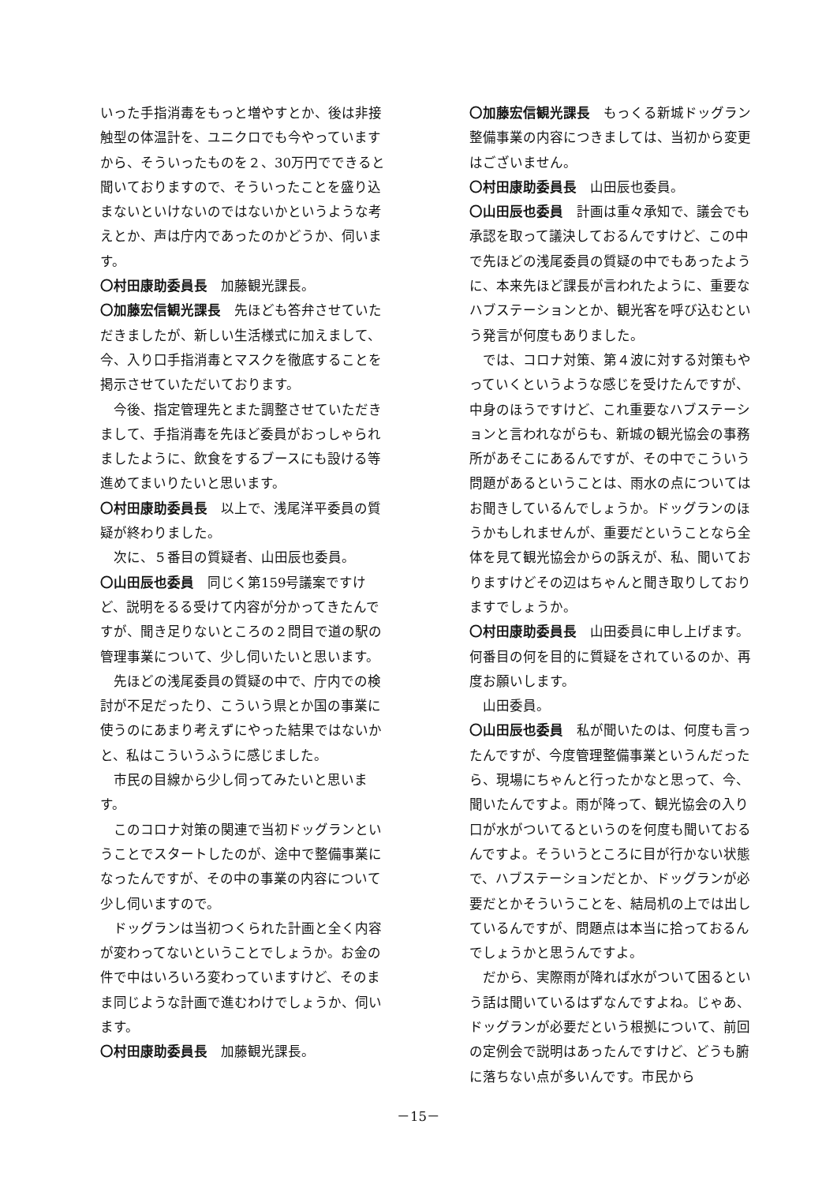いった手指消毒をもっと増やすとか、後は非接触型の体温計を、ユニクロでも今やっていますから、そういったものを２、30万円でできると聞いておりますので、そういったことを盛り込まないといけないのではないかというような考えとか、声は庁内であったのかどうか、伺います。
〇村田康助委員長　加藤観光課長。
〇加藤宏信観光課長　先ほども答弁させていただきましたが、新しい生活様式に加えまして、今、入り口手指消毒とマスクを徹底することを掲示させていただいております。
今後、指定管理先とまた調整させていただきまして、手指消毒を先ほど委員がおっしゃられましたように、飲食をするブースにも設ける等進めてまいりたいと思います。
〇村田康助委員長　以上で、浅尾洋平委員の質疑が終わりました。
次に、５番目の質疑者、山田辰也委員。
〇山田辰也委員　同じく第159号議案ですけど、説明をるる受けて内容が分かってきたんですが、聞き足りないところの２問目で道の駅の管理事業について、少し伺いたいと思います。
先ほどの浅尾委員の質疑の中で、庁内での検討が不足だったり、こういう県とか国の事業に使うのにあまり考えずにやった結果ではないかと、私はこういうふうに感じました。
市民の目線から少し伺ってみたいと思います。
このコロナ対策の関連で当初ドッグランということでスタートしたのが、途中で整備事業になったんですが、その中の事業の内容について少し伺いますので。
ドッグランは当初つくられた計画と全く内容が変わってないということでしょうか。お金の件で中はいろいろ変わっていますけど、そのまま同じような計画で進むわけでしょうか、伺います。
〇村田康助委員長　加藤観光課長。
〇加藤宏信観光課長　もっくる新城ドッグラン整備事業の内容につきましては、当初から変更はございません。
〇村田康助委員長　山田辰也委員。
〇山田辰也委員　計画は重々承知で、議会でも承認を取って議決しておるんですけど、この中で先ほどの浅尾委員の質疑の中でもあったように、本来先ほど課長が言われたように、重要なハブステーションとか、観光客を呼び込むという発言が何度もありました。
では、コロナ対策、第４波に対する対策もやっていくというような感じを受けたんですが、中身のほうですけど、これ重要なハブステーションと言われながらも、新城の観光協会の事務所があそこにあるんですが、その中でこういう問題があるということは、雨水の点についてはお聞きしているんでしょうか。ドッグランのほうかもしれませんが、重要だということなら全体を見て観光協会からの訴えが、私、聞いておりますけどその辺はちゃんと聞き取りしておりますでしょうか。
〇村田康助委員長　山田委員に申し上げます。何番目の何を目的に質疑をされているのか、再度お願いします。
山田委員。
〇山田辰也委員　私が聞いたのは、何度も言ったんですが、今度管理整備事業というんだったら、現場にちゃんと行ったかなと思って、今、聞いたんですよ。雨が降って、観光協会の入り口が水がついてるというのを何度も聞いておるんですよ。そういうところに目が行かない状態で、ハブステーションだとか、ドッグランが必要だとかそういうことを、結局机の上では出しているんですが、問題点は本当に拾っておるんでしょうかと思うんですよ。
だから、実際雨が降れば水がついて困るという話は聞いているはずなんですよね。じゃあ、ドッグランが必要だという根拠について、前回の定例会で説明はあったんですけど、どうも腑に落ちない点が多いんです。市民から
－15－